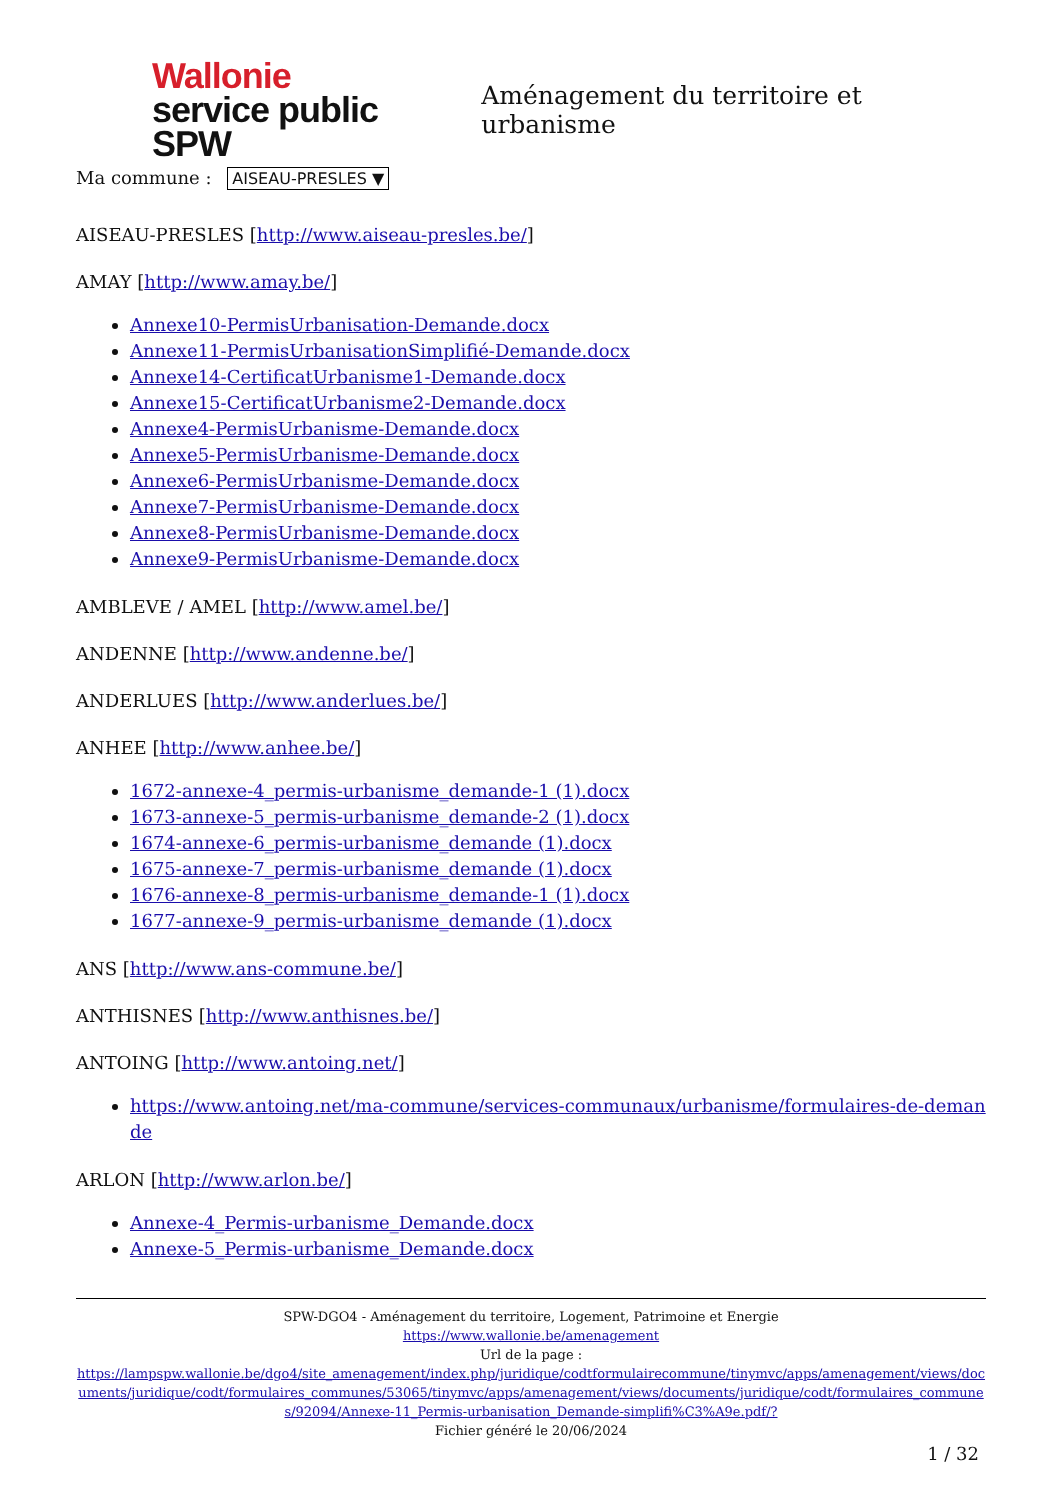Wallonie
service public
SPW
Aménagement du territoire et urbanisme
Ma commune : AISEAU-PRESLES ▼
AISEAU-PRESLES [http://www.aiseau-presles.be/]
AMAY [http://www.amay.be/]
Annexe10-PermisUrbanisation-Demande.docx
Annexe11-PermisUrbanisationSimplifié-Demande.docx
Annexe14-CertificatUrbanisme1-Demande.docx
Annexe15-CertificatUrbanisme2-Demande.docx
Annexe4-PermisUrbanisme-Demande.docx
Annexe5-PermisUrbanisme-Demande.docx
Annexe6-PermisUrbanisme-Demande.docx
Annexe7-PermisUrbanisme-Demande.docx
Annexe8-PermisUrbanisme-Demande.docx
Annexe9-PermisUrbanisme-Demande.docx
AMBLEVE / AMEL [http://www.amel.be/]
ANDENNE [http://www.andenne.be/]
ANDERLUES [http://www.anderlues.be/]
ANHEE [http://www.anhee.be/]
1672-annexe-4_permis-urbanisme_demande-1 (1).docx
1673-annexe-5_permis-urbanisme_demande-2 (1).docx
1674-annexe-6_permis-urbanisme_demande (1).docx
1675-annexe-7_permis-urbanisme_demande (1).docx
1676-annexe-8_permis-urbanisme_demande-1 (1).docx
1677-annexe-9_permis-urbanisme_demande (1).docx
ANS [http://www.ans-commune.be/]
ANTHISNES [http://www.anthisnes.be/]
ANTOING [http://www.antoing.net/]
https://www.antoing.net/ma-commune/services-communaux/urbanisme/formulaires-de-demande
ARLON [http://www.arlon.be/]
Annexe-4_Permis-urbanisme_Demande.docx
Annexe-5_Permis-urbanisme_Demande.docx
SPW-DGO4 - Aménagement du territoire, Logement, Patrimoine et Energie
https://www.wallonie.be/amenagement
Url de la page :
https://lampspw.wallonie.be/dgo4/site_amenagement/index.php/juridique/codtformulairecommune/tinymvc/apps/amenagement/views/documents/juridique/codt/formulaires_communes/53065/tinymvc/apps/amenagement/views/documents/juridique/codt/formulaires_communes/92094/Annexe-11_Permis-urbanisation_Demande-simplifi%C3%A9e.pdf/?
Fichier généré le 20/06/2024
1 / 32